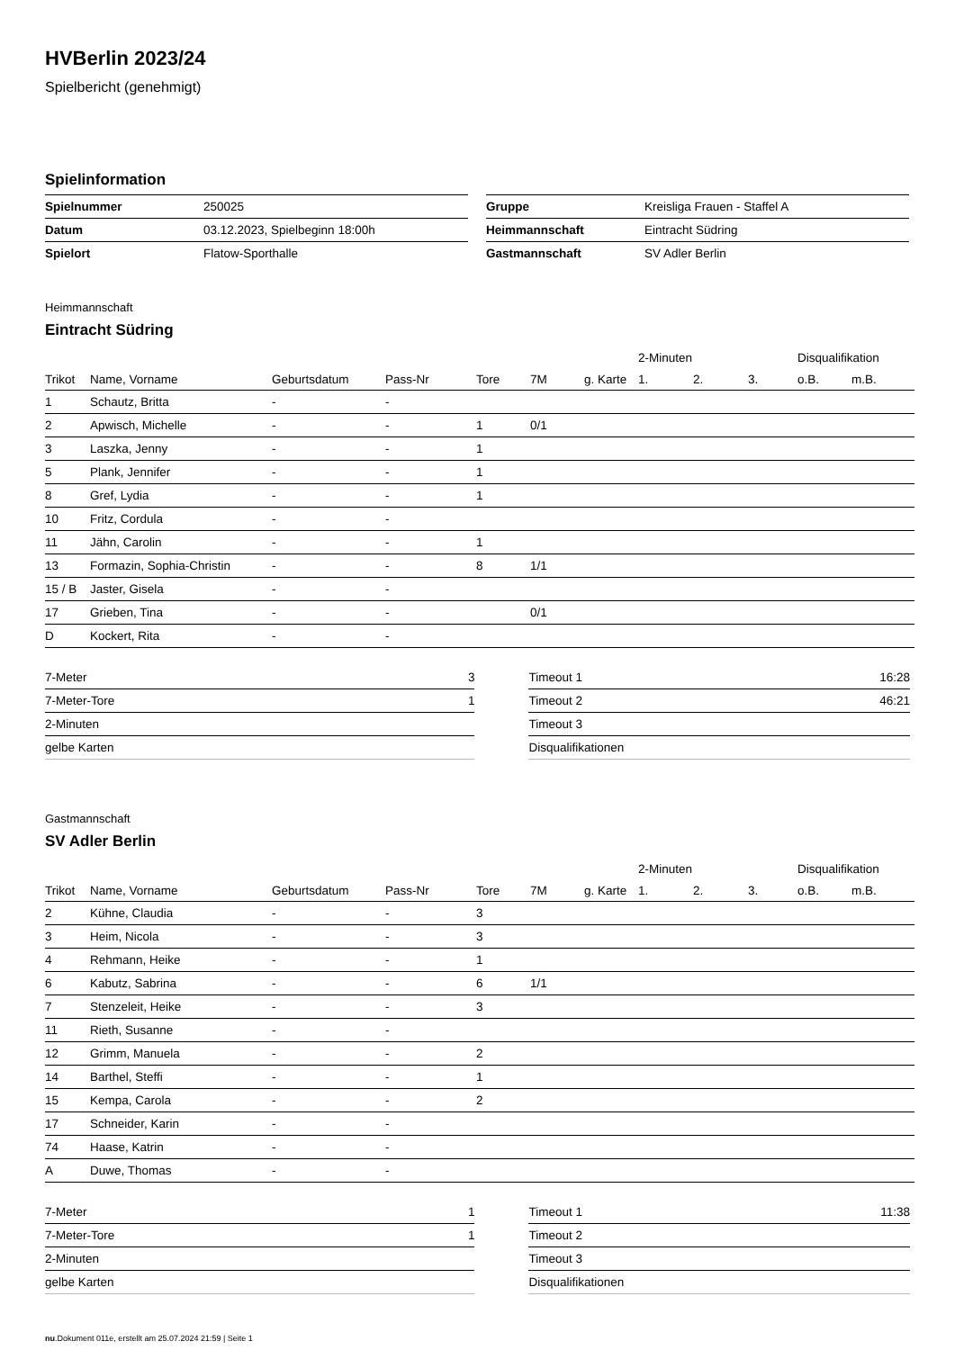HVBerlin 2023/24
Spielbericht (genehmigt)
Spielinformation
| Spielnummer | 250025 |
| Datum | 03.12.2023, Spielbeginn 18:00h |
| Spielort | Flatow-Sporthalle |
| Gruppe | Kreisliga Frauen - Staffel A |
| Heimmannschaft | Eintracht Südring |
| Gastmannschaft | SV Adler Berlin |
Heimmannschaft
Eintracht Südring
| | | | | | | | 2-Minuten | | | Disqualifikation | |
| --- | --- | --- | --- | --- | --- | --- | --- | --- | --- | --- | --- |
| Trikot | Name, Vorname | Geburtsdatum | Pass-Nr | Tore | 7M | g. Karte | 1. | 2. | 3. | o.B. | m.B. |
| 1 | Schautz, Britta | - | - | | | | | | | | |
| 2 | Apwisch, Michelle | - | - | 1 | 0/1 | | | | | | |
| 3 | Laszka, Jenny | - | - | 1 | | | | | | | |
| 5 | Plank, Jennifer | - | - | 1 | | | | | | | |
| 8 | Gref, Lydia | - | - | 1 | | | | | | | |
| 10 | Fritz, Cordula | - | - | | | | | | | | |
| 11 | Jähn, Carolin | - | - | 1 | | | | | | | |
| 13 | Formazin, Sophia-Christin | - | - | 8 | 1/1 | | | | | | |
| 15 / B | Jaster, Gisela | - | - | | | | | | | | |
| 17 | Grieben, Tina | - | - | | 0/1 | | | | | | |
| D | Kockert, Rita | - | - | | | | | | | | |
| 7-Meter | 3 |
| 7-Meter-Tore | 1 |
| 2-Minuten | |
| gelbe Karten | |
| Timeout 1 | 16:28 |
| Timeout 2 | 46:21 |
| Timeout 3 | |
| Disqualifikationen | |
Gastmannschaft
SV Adler Berlin
| | | | | | | | 2-Minuten | | | Disqualifikation | |
| --- | --- | --- | --- | --- | --- | --- | --- | --- | --- | --- | --- |
| Trikot | Name, Vorname | Geburtsdatum | Pass-Nr | Tore | 7M | g. Karte | 1. | 2. | 3. | o.B. | m.B. |
| 2 | Kühne, Claudia | - | - | 3 | | | | | | | |
| 3 | Heim, Nicola | - | - | 3 | | | | | | | |
| 4 | Rehmann, Heike | - | - | 1 | | | | | | | |
| 6 | Kabutz, Sabrina | - | - | 6 | 1/1 | | | | | | |
| 7 | Stenzeleit, Heike | - | - | 3 | | | | | | | |
| 11 | Rieth, Susanne | - | - | | | | | | | | |
| 12 | Grimm, Manuela | - | - | 2 | | | | | | | |
| 14 | Barthel, Steffi | - | - | 1 | | | | | | | |
| 15 | Kempa, Carola | - | - | 2 | | | | | | | |
| 17 | Schneider, Karin | - | - | | | | | | | | |
| 74 | Haase, Katrin | - | - | | | | | | | | |
| A | Duwe, Thomas | - | - | | | | | | | | |
| 7-Meter | 1 |
| 7-Meter-Tore | 1 |
| 2-Minuten | |
| gelbe Karten | |
| Timeout 1 | 11:38 |
| Timeout 2 | |
| Timeout 3 | |
| Disqualifikationen | |
nu.Dokument 011e, erstellt am 25.07.2024 21:59 | Seite 1